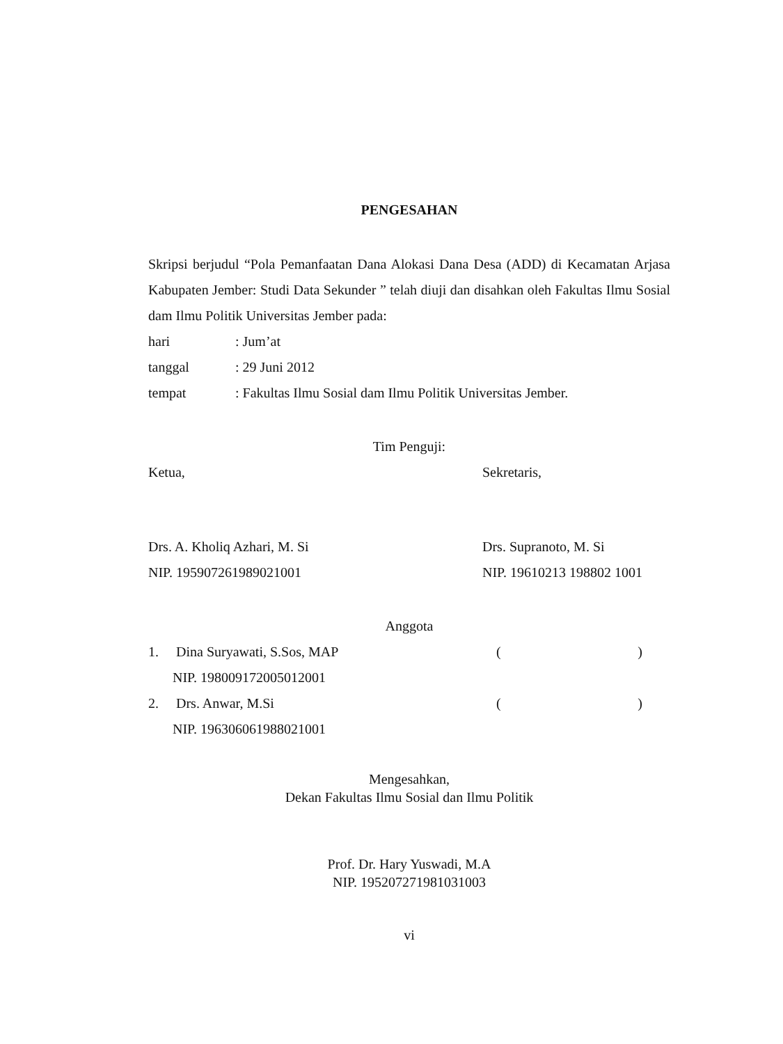PENGESAHAN
Skripsi berjudul “Pola Pemanfaatan Dana Alokasi Dana Desa (ADD) di Kecamatan Arjasa Kabupaten Jember: Studi Data Sekunder ” telah diuji dan disahkan oleh Fakultas Ilmu Sosial dam Ilmu Politik Universitas Jember pada:
hari : Jum’at
tanggal : 29 Juni 2012
tempat : Fakultas Ilmu Sosial dam Ilmu Politik Universitas Jember.
Tim Penguji:
Ketua, Sekretaris,
Drs. A. Kholiq Azhari, M. Si
NIP. 195907261989021001
Drs. Supranoto, M. Si
NIP. 19610213 198802 1001
Anggota
1. Dina Suryawati, S.Sos, MAP
NIP. 198009172005012001
()
2. Drs. Anwar, M.Si
NIP. 196306061988021001
()
Mengesahkan,
Dekan Fakultas Ilmu Sosial dan Ilmu Politik
Prof. Dr. Hary Yuswadi, M.A
NIP. 195207271981031003
vi